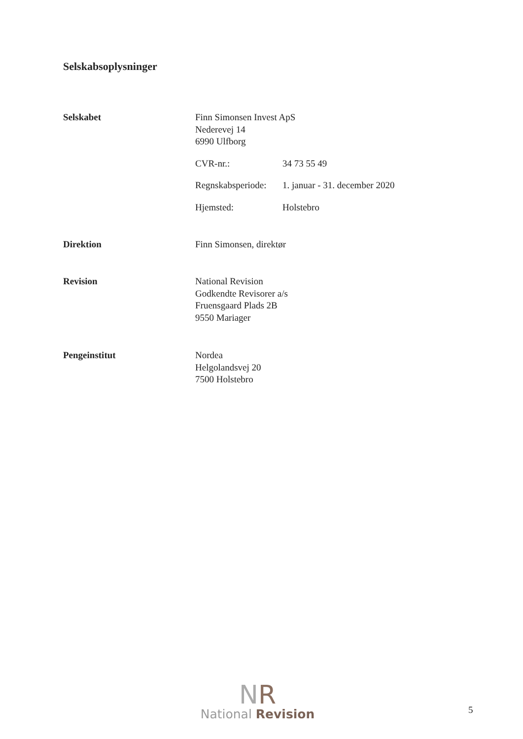Selskabsoplysninger
Selskabet Finn Simonsen Invest ApS
Nederevej 14
6990 Ulfborg
CVR-nr.: 34 73 55 49
Regnskabsperiode: 1. januar - 31. december 2020
Hjemsted: Holstebro
Direktion Finn Simonsen, direktør
Revision National Revision
Godkendte Revisorer a/s
Fruensgaard Plads 2B
9550 Mariager
Pengeinstitut Nordea
Helgolandsvej 20
7500 Holstebro
NR
National Revision
5